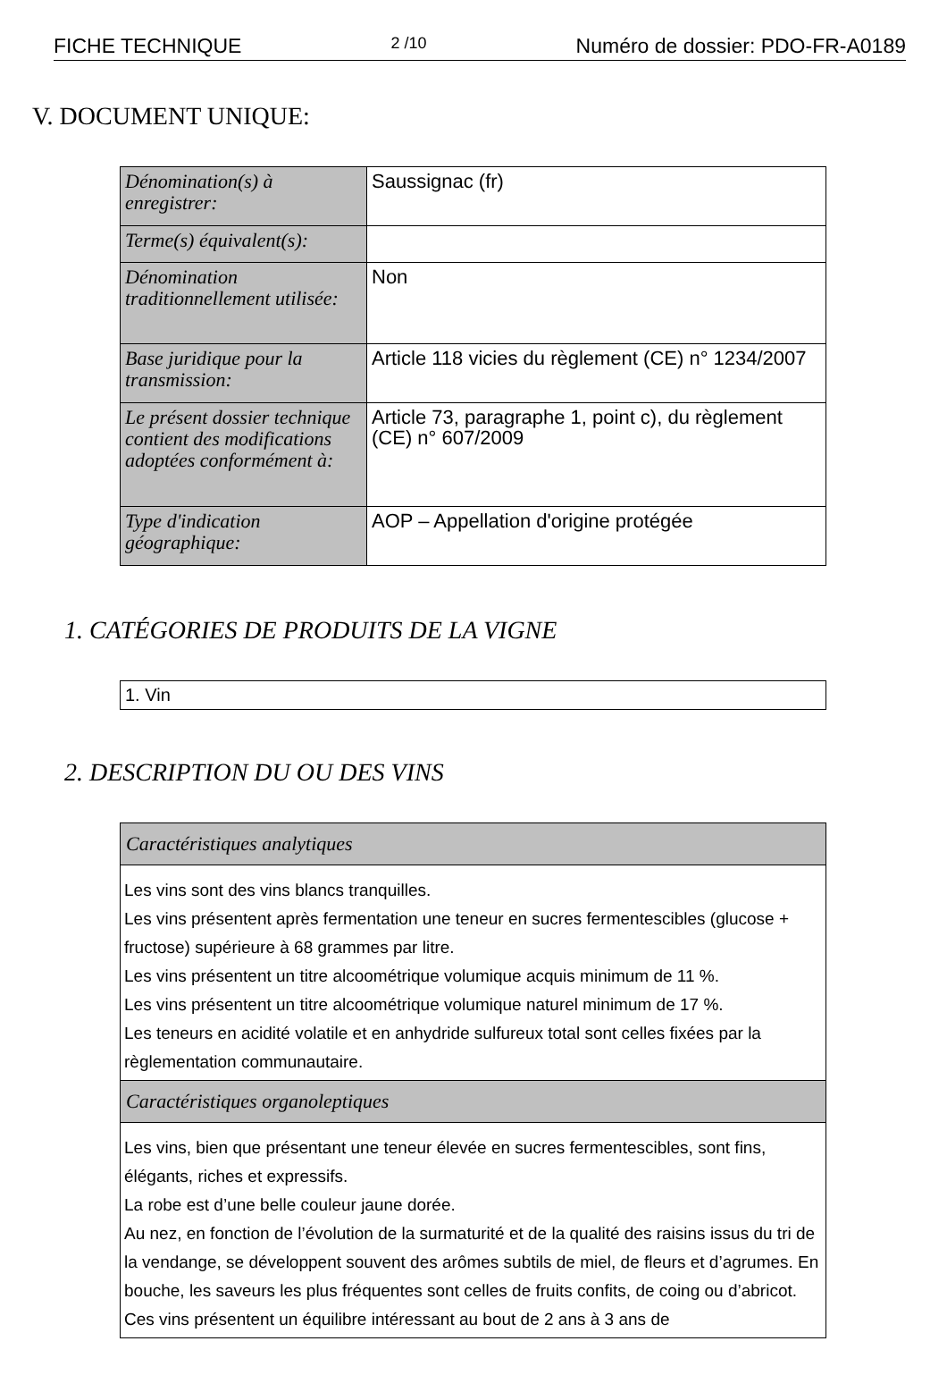FICHE TECHNIQUE 2 /10 Numéro de dossier: PDO-FR-A0189
V. DOCUMENT UNIQUE:
| Dénomination(s) à enregistrer: | Saussignac (fr) |
| Terme(s) équivalent(s): | |
| Dénomination traditionnellement utilisée: | Non |
| Base juridique pour la transmission: | Article 118 vicies du règlement (CE) n° 1234/2007 |
| Le présent dossier technique contient des modifications adoptées conformément à: | Article 73, paragraphe 1, point c), du règlement (CE) n° 607/2009 |
| Type d'indication géographique: | AOP – Appellation d'origine protégée |
1. CATÉGORIES DE PRODUITS DE LA VIGNE
1. Vin
2. DESCRIPTION DU OU DES VINS
| Caractéristiques analytiques |
| Les vins sont des vins blancs tranquilles. Les vins présentent après fermentation une teneur en sucres fermentescibles (glucose + fructose) supérieure à 68 grammes par litre. Les vins présentent un titre alcoométrique volumique acquis minimum de 11 %. Les vins présentent un titre alcoométrique volumique naturel minimum de 17 %. Les teneurs en acidité volatile et en anhydride sulfureux total sont celles fixées par la règlementation communautaire. |
| Caractéristiques organoleptiques |
| Les vins, bien que présentant une teneur élevée en sucres fermentescibles, sont fins, élégants, riches et expressifs. La robe est d’une belle couleur jaune dorée. Au nez, en fonction de l’évolution de la surmaturité et de la qualité des raisins issus du tri de la vendange, se développent souvent des arômes subtils de miel, de fleurs et d’agrumes. En bouche, les saveurs les plus fréquentes sont celles de fruits confits, de coing ou d’abricot. Ces vins présentent un équilibre intéressant au bout de 2 ans à 3 ans de |